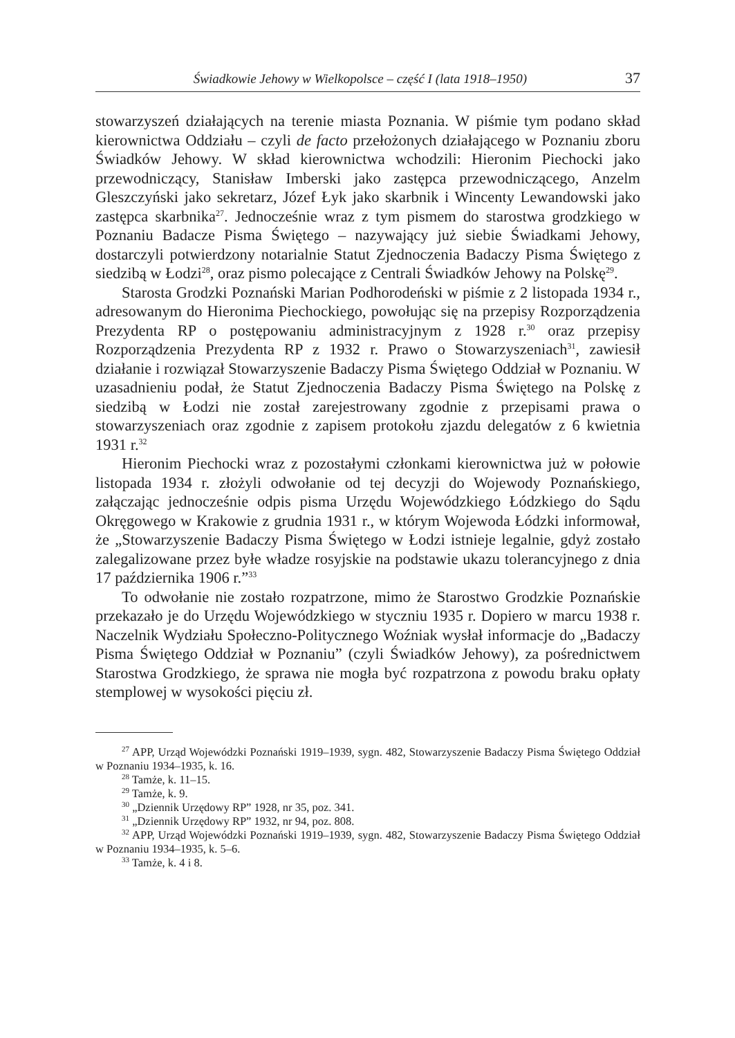Świadkowie Jehowy w Wielkopolsce – część I (lata 1918–1950) 37
stowarzyszeń działających na terenie miasta Poznania. W piśmie tym podano skład kierownictwa Oddziału – czyli de facto przełożonych działającego w Poznaniu zboru Świadków Jehowy. W skład kierownictwa wchodzili: Hieronim Piechocki jako przewodniczący, Stanisław Imberski jako zastępca przewodniczącego, Anzelm Gleszczyński jako sekretarz, Józef Łyk jako skarbnik i Wincenty Lewandowski jako zastępca skarbnika<sup>27</sup>. Jednocześnie wraz z tym pismem do starostwa grodzkiego w Poznaniu Badacze Pisma Świętego – nazywający już siebie Świadkami Jehowy, dostarczyli potwierdzony notarialnie Statut Zjednoczenia Badaczy Pisma Świętego z siedzibą w Łodzi<sup>28</sup>, oraz pismo polecające z Centrali Świadków Jehowy na Polskę<sup>29</sup>.
Starosta Grodzki Poznański Marian Podhorodeński w piśmie z 2 listopada 1934 r., adresowanym do Hieronima Piechockiego, powołując się na przepisy Rozporządzenia Prezydenta RP o postępowaniu administracyjnym z 1928 r.<sup>30</sup> oraz przepisy Rozporządzenia Prezydenta RP z 1932 r. Prawo o Stowarzyszeniach<sup>31</sup>, zawiesił działanie i rozwiązał Stowarzyszenie Badaczy Pisma Świętego Oddział w Poznaniu. W uzasadnieniu podał, że Statut Zjednoczenia Badaczy Pisma Świętego na Polskę z siedzibą w Łodzi nie został zarejestrowany zgodnie z przepisami prawa o stowarzyszeniach oraz zgodnie z zapisem protokołu zjazdu delegatów z 6 kwietnia 1931 r.<sup>32</sup>
Hieronim Piechocki wraz z pozostałymi członkami kierownictwa już w połowie listopada 1934 r. złożyli odwołanie od tej decyzji do Wojewody Poznańskiego, załączając jednocześnie odpis pisma Urzędu Wojewódzkiego Łódzkiego do Sądu Okręgowego w Krakowie z grudnia 1931 r., w którym Wojewoda Łódzki informował, że „Stowarzyszenie Badaczy Pisma Świętego w Łodzi istnieje legalnie, gdyż zostało zalegalizowane przez byłe władze rosyjskie na podstawie ukazu tolerancyjnego z dnia 17 października 1906 r.”<sup>33</sup>
To odwołanie nie zostało rozpatrzone, mimo że Starostwo Grodzkie Poznańskie przekazało je do Urzędu Wojewódzkiego w styczniu 1935 r. Dopiero w marcu 1938 r. Naczelnik Wydziału Społeczno-Politycznego Woźniak wysłał informacje do „Badaczy Pisma Świętego Oddział w Poznaniu” (czyli Świadków Jehowy), za pośrednictwem Starostwa Grodzkiego, że sprawa nie mogła być rozpatrzona z powodu braku opłaty stemplowej w wysokości pięciu zł.
<sup>27</sup> APP, Urząd Wojewódzki Poznański 1919–1939, sygn. 482, Stowarzyszenie Badaczy Pisma Świętego Oddział w Poznaniu 1934–1935, k. 16.
<sup>28</sup> Tamże, k. 11–15.
<sup>29</sup> Tamże, k. 9.
<sup>30</sup> „Dziennik Urzędowy RP” 1928, nr 35, poz. 341.
<sup>31</sup> „Dziennik Urzędowy RP” 1932, nr 94, poz. 808.
<sup>32</sup> APP, Urząd Wojewódzki Poznański 1919–1939, sygn. 482, Stowarzyszenie Badaczy Pisma Świętego Oddział w Poznaniu 1934–1935, k. 5–6.
<sup>33</sup> Tamże, k. 4 i 8.